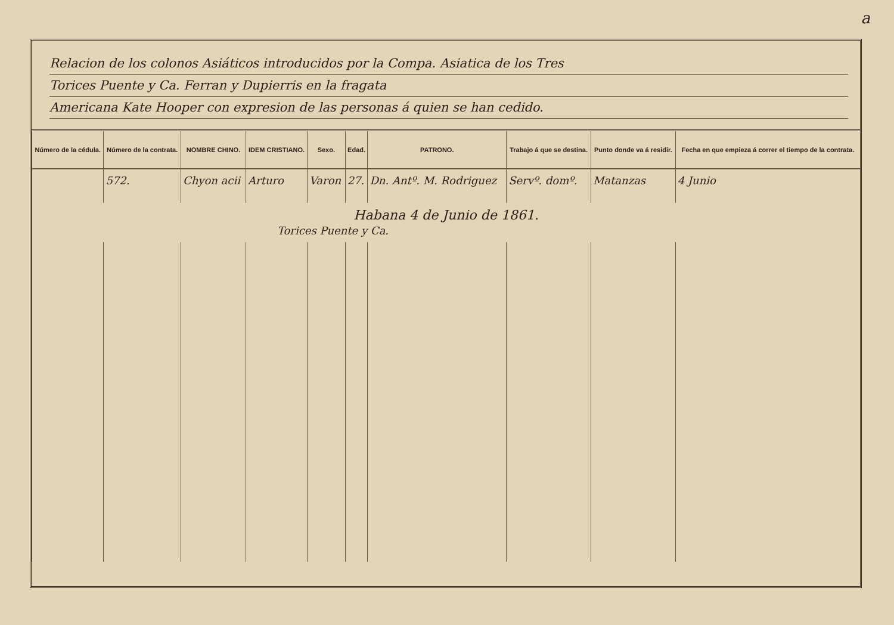a
Relacion de los colonos Asiáticos introducidos por la Compa. Asiatica de los Tres
Torices Puente y Ca. Ferran y Dupierris en la fragata
Americana Kate Hooper con expresion de las personas á quien se han cedido.
| Número de la cédula. | Número de la contrata. | NOMBRE CHINO. | IDEM CRISTIANO. | Sexo. | Edad. | PATRONO. | Trabajo á que se destina. | Punto donde va á residir. | Fecha en que empieza á correr el tiempo de la contrata. |
| --- | --- | --- | --- | --- | --- | --- | --- | --- | --- |
| | 572. | Chyon acii | Arturo | Varon | 27. | Dn. Antº. M. Rodriguez | Servº. domº. | Matanzas | 4 Junio |
| Habana 4 de Junio de 1861. Torices Puente y Ca. | | | | | | | | | |